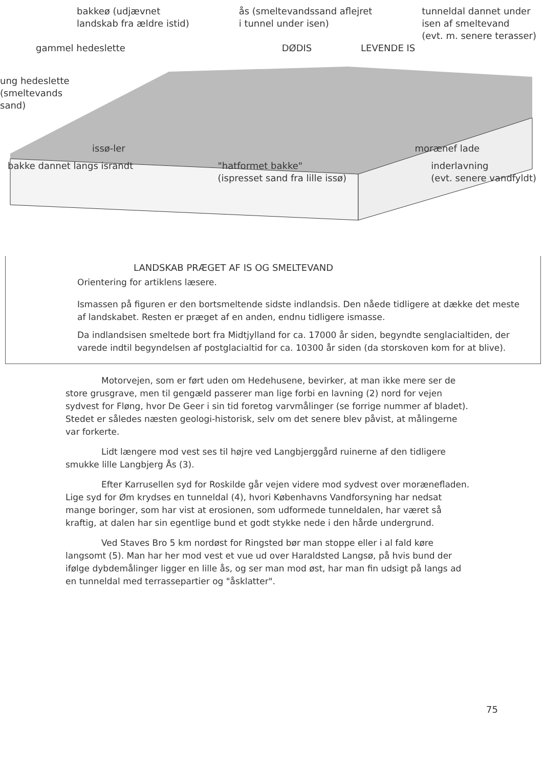bakkeø (udjævnet
landskab fra ældre istid) ås (smeltevandssand aflejret
i tunnel under isen) tunneldal dannet under
isen af smeltevand
(evt. m. senere terasser)
gammel hedeslette DØDIS LEVENDE IS
ung hedeslette
(smeltevands
sand)
issø-ler morænef lade
bakke dannet langs israndt "hatformet bakke"
(ispresset sand fra lille issø) inderlavning
(evt. senere vandfyldt)
LANDSKAB PRÆGET AF IS OG SMELTEVAND
Orientering for artiklens læsere.
Ismassen på figuren er den bortsmeltende sidste indlandsis. Den nåede tidligere at dække det meste af landskabet. Resten er præget af en anden, endnu tidligere ismasse.
Da indlandsisen smeltede bort fra Midtjylland for ca. 17000 år siden, begyndte senglacialtiden, der varede indtil begyndelsen af postglacialtid for ca. 10300 år siden (da storskoven kom for at blive).
Motorvejen, som er ført uden om Hedehusene, bevirker, at man ikke mere ser de store grusgrave, men til gengæld passerer man lige forbi en lavning (2) nord for vejen sydvest for Fløng, hvor De Geer i sin tid foretog varvmålinger (se forrige nummer af bladet). Stedet er således næsten geologi-historisk, selv om det senere blev påvist, at målingerne var forkerte.
Lidt længere mod vest ses til højre ved Langbjerggård ruinerne af den tidligere smukke lille Langbjerg Ås (3).
Efter Karrusellen syd for Roskilde går vejen videre mod sydvest over morænefladen. Lige syd for Øm krydses en tunneldal (4), hvori Københavns Vandforsyning har nedsat mange boringer, som har vist at erosionen, som udformede tunneldalen, har været så kraftig, at dalen har sin egentlige bund et godt stykke nede i den hårde undergrund.
Ved Staves Bro 5 km nordøst for Ringsted bør man stoppe eller i al fald køre langsomt (5). Man har her mod vest et vue ud over Haraldsted Langsø, på hvis bund der ifølge dybdemålinger ligger en lille ås, og ser man mod øst, har man fin udsigt på langs ad en tunneldal med terrassepartier og "åsklatter".
75